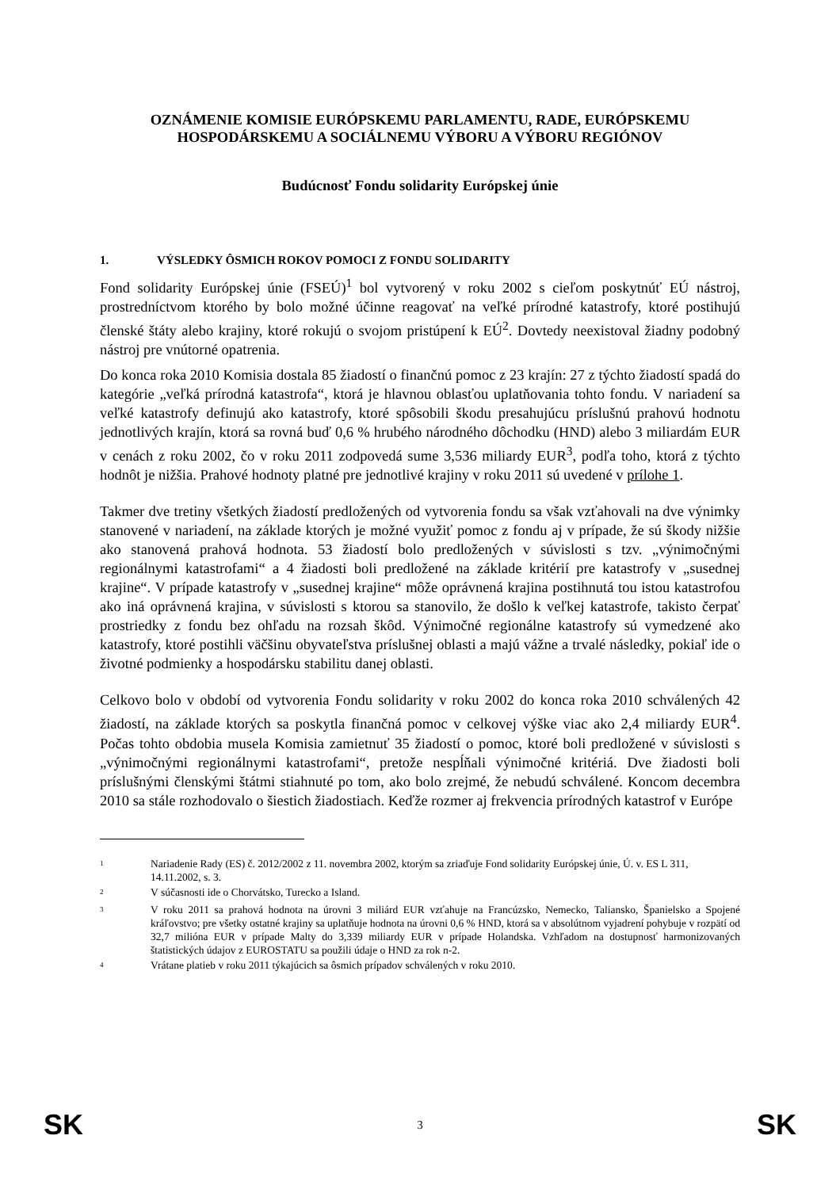OZNÁMENIE KOMISIE EURÓPSKEMU PARLAMENTU, RADE, EURÓPSKEMU HOSPODÁRSKEMU A SOCIÁLNEMU VÝBORU A VÝBORU REGIÓNOV
Budúcnosť Fondu solidarity Európskej únie
1. VÝSLEDKY ÔSMICH ROKOV POMOCI Z FONDU SOLIDARITY
Fond solidarity Európskej únie (FSEÚ)<sup>1</sup> bol vytvorený v roku 2002 s cieľom poskytnúť EÚ nástroj, prostredníctvom ktorého by bolo možné účinne reagovať na veľké prírodné katastrofy, ktoré postihujú členské štáty alebo krajiny, ktoré rokujú o svojom pristúpení k EÚ<sup>2</sup>. Dovtedy neexistoval žiadny podobný nástroj pre vnútorné opatrenia.
Do konca roka 2010 Komisia dostala 85 žiadostí o finančnú pomoc z 23 krajín: 27 z týchto žiadostí spadá do kategórie „veľká prírodná katastrofa“, ktorá je hlavnou oblasťou uplatňovania tohto fondu. V nariadení sa veľké katastrofy definujú ako katastrofy, ktoré spôsobili škodu presahujúcu príslušnú prahovú hodnotu jednotlivých krajín, ktorá sa rovná buď 0,6 % hrubého národného dôchodku (HND) alebo 3 miliardám EUR v cenách z roku 2002, čo v roku 2011 zodpovedá sume 3,536 miliardy EUR<sup>3</sup>, podľa toho, ktorá z týchto hodnôt je nižšia. Prahové hodnoty platné pre jednotlivé krajiny v roku 2011 sú uvedené v prílohe 1.
Takmer dve tretiny všetkých žiadostí predložených od vytvorenia fondu sa však vzťahovali na dve výnimky stanovené v nariadení, na základe ktorých je možné využiť pomoc z fondu aj v prípade, že sú škody nižšie ako stanovená prahová hodnota. 53 žiadostí bolo predložených v súvislosti s tzv. „výnimočnými regionálnymi katastrofami“ a 4 žiadosti boli predložené na základe kritérií pre katastrofy v „susednej krajine“. V prípade katastrofy v „susednej krajine“ môže oprávnená krajina postihnutá tou istou katastrofou ako iná oprávnená krajina, v súvislosti s ktorou sa stanovilo, že došlo k veľkej katastrofe, takisto čerpať prostriedky z fondu bez ohľadu na rozsah škôd. Výnimočné regionálne katastrofy sú vymedzené ako katastrofy, ktoré postihli väčšinu obyvateľstva príslušnej oblasti a majú vážne a trvalé následky, pokiaľ ide o životné podmienky a hospodársku stabilitu danej oblasti.
Celkovo bolo v období od vytvorenia Fondu solidarity v roku 2002 do konca roka 2010 schválených 42 žiadostí, na základe ktorých sa poskytla finančná pomoc v celkovej výške viac ako 2,4 miliardy EUR<sup>4</sup>. Počas tohto obdobia musela Komisia zamietnuť 35 žiadostí o pomoc, ktoré boli predložené v súvislosti s „výnimočnými regionálnymi katastrofami“, pretože nespĺňali výnimočné kritériá. Dve žiadosti boli príslušnými členskými štátmi stiahnuté po tom, ako bolo zrejmé, že nebudú schválené. Koncom decembra 2010 sa stále rozhodovalo o šiestich žiadostiach. Keďže rozmer aj frekvencia prírodných katastrof v Európe
<sup>1</sup>
Nariadenie Rady (ES) č. 2012/2002 z 11. novembra 2002, ktorým sa zriaďuje Fond solidarity Európskej únie, Ú. v. ES L 311, 14.11.2002, s. 3.
<sup>2</sup>
V súčasnosti ide o Chorvátsko, Turecko a Island.
<sup>3</sup>
V roku 2011 sa prahová hodnota na úrovni 3 miliárd EUR vzťahuje na Francúzsko, Nemecko, Taliansko, Španielsko a Spojené kráľovstvo; pre všetky ostatné krajiny sa uplatňuje hodnota na úrovni 0,6 % HND, ktorá sa v absolútnom vyjadrení pohybuje v rozpätí od 32,7 milióna EUR v prípade Malty do 3,339 miliardy EUR v prípade Holandska. Vzhľadom na dostupnosť harmonizovaných štatistických údajov z EUROSTATU sa použili údaje o HND za rok n-2.
<sup>4</sup>
Vrátane platieb v roku 2011 týkajúcich sa ôsmich prípadov schválených v roku 2010.
SK 3 SK